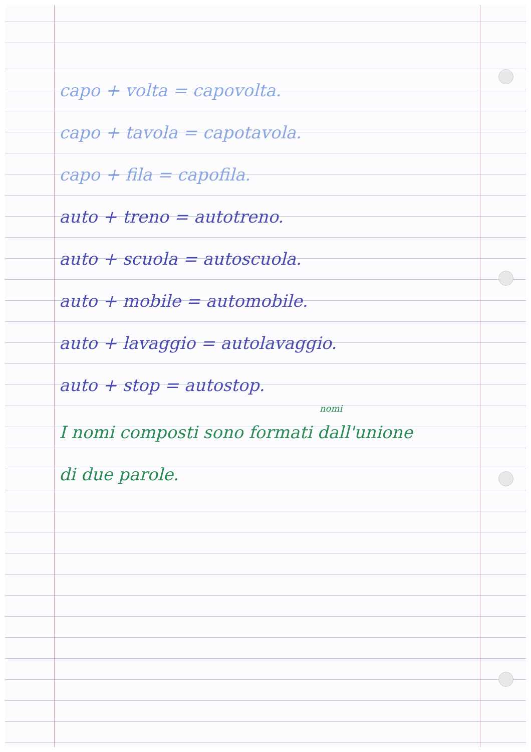capo + volta = capovolta.
capo + tavola = capotavola.
capo + fila = capofila.
auto + treno = autotreno.
auto + scuola = autoscuola.
auto + mobile = automobile.
auto + lavaggio = autolavaggio.
auto + stop = autostop.
nomi
I nomi composti sono formati dall'unione
di due parole.